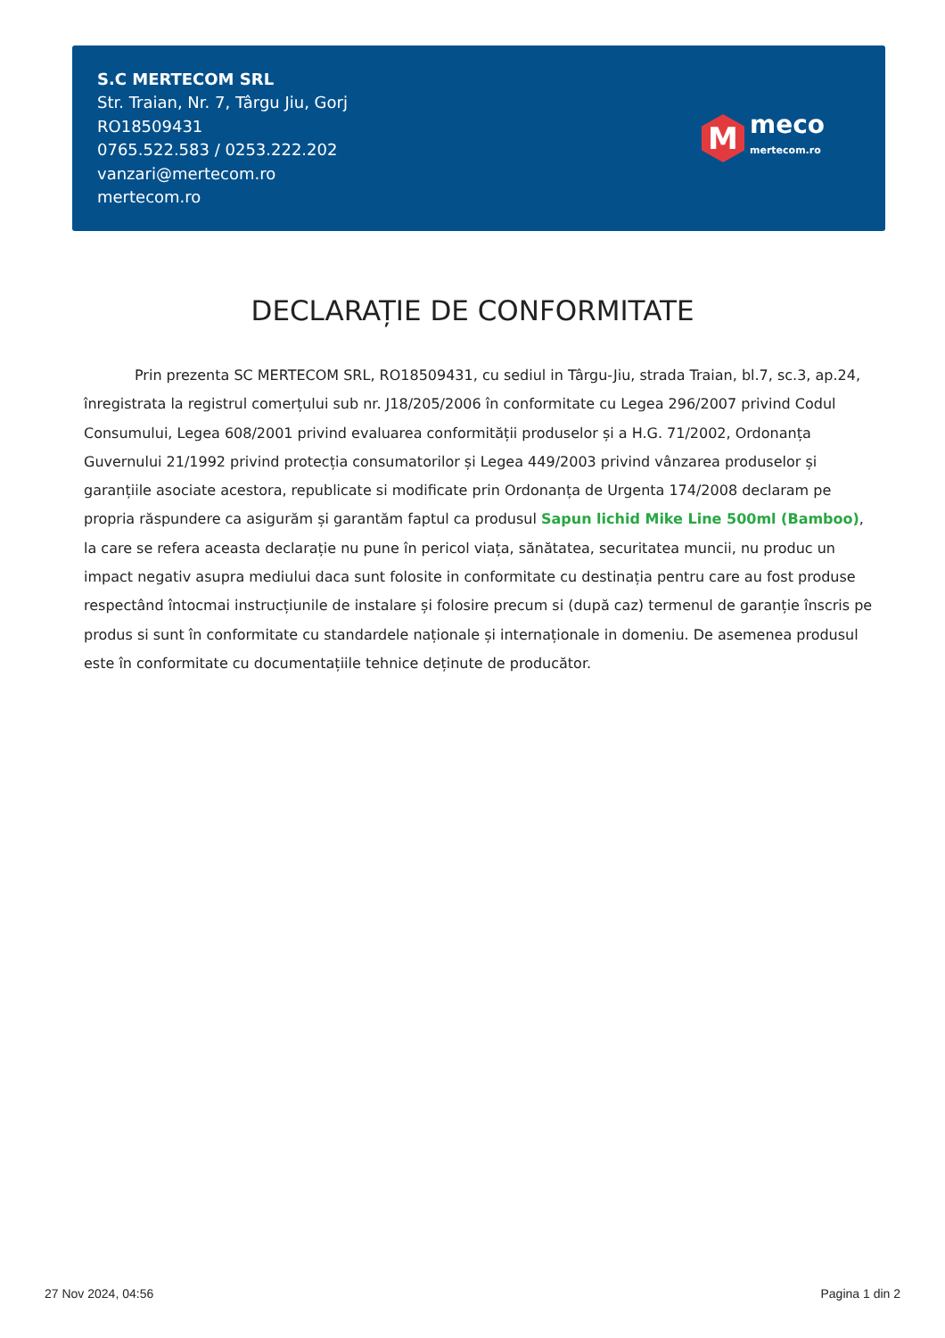S.C MERTECOM SRL
Str. Traian, Nr. 7, Târgu Jiu, Gorj
RO18509431
0765.522.583 / 0253.222.202
vanzari@mertecom.ro
mertecom.ro
M
meco
mertecom.ro
DECLARAȚIE DE CONFORMITATE
Prin prezenta SC MERTECOM SRL, RO18509431, cu sediul in Târgu-Jiu, strada Traian, bl.7, sc.3, ap.24, înregistrata la registrul comerțului sub nr. J18/205/2006 în conformitate cu Legea 296/2007 privind Codul Consumului, Legea 608/2001 privind evaluarea conformității produselor și a H.G. 71/2002, Ordonanța Guvernului 21/1992 privind protecția consumatorilor și Legea 449/2003 privind vânzarea produselor și garanțiile asociate acestora, republicate si modificate prin Ordonanța de Urgenta 174/2008 declaram pe propria răspundere ca asigurăm și garantăm faptul ca produsul Sapun lichid Mike Line 500ml (Bamboo), la care se refera aceasta declarație nu pune în pericol viața, sănătatea, securitatea muncii, nu produc un impact negativ asupra mediului daca sunt folosite in conformitate cu destinația pentru care au fost produse respectând întocmai instrucțiunile de instalare și folosire precum si (după caz) termenul de garanție înscris pe produs si sunt în conformitate cu standardele naționale și internaționale in domeniu. De asemenea produsul este în conformitate cu documentațiile tehnice deținute de producător.
27 Nov 2024, 04:56 Pagina 1 din 2